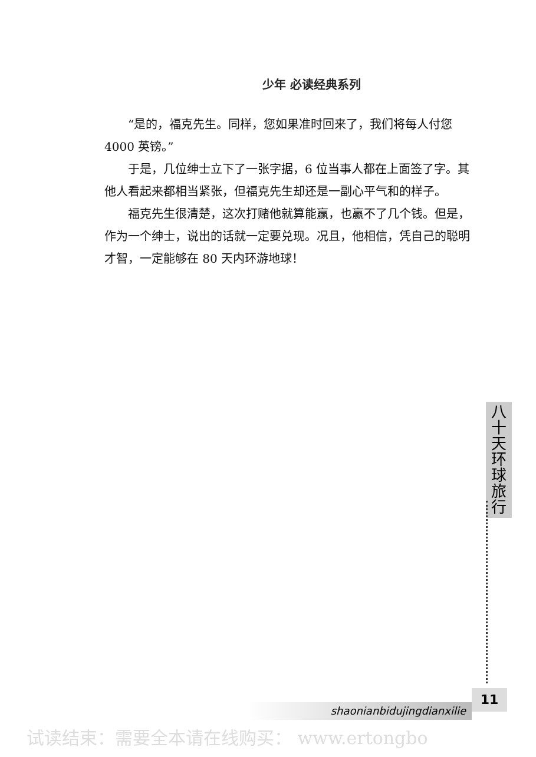少年 必读经典系列
“是的，福克先生。同样，您如果准时回来了，我们将每人付您 4000 英镑。”
于是，几位绅士立下了一张字据，6 位当事人都在上面签了字。其他人看起来都相当紧张，但福克先生却还是一副心平气和的样子。
福克先生很清楚，这次打赌他就算能赢，也赢不了几个钱。但是，作为一个绅士，说出的话就一定要兑现。况且，他相信，凭自己的聪明才智，一定能够在 80 天内环游地球！
八
十
天
环
球
旅
行
11
shaonianbidujingdianxilie
试读结束：需要全本请在线购买： www.ertongbo